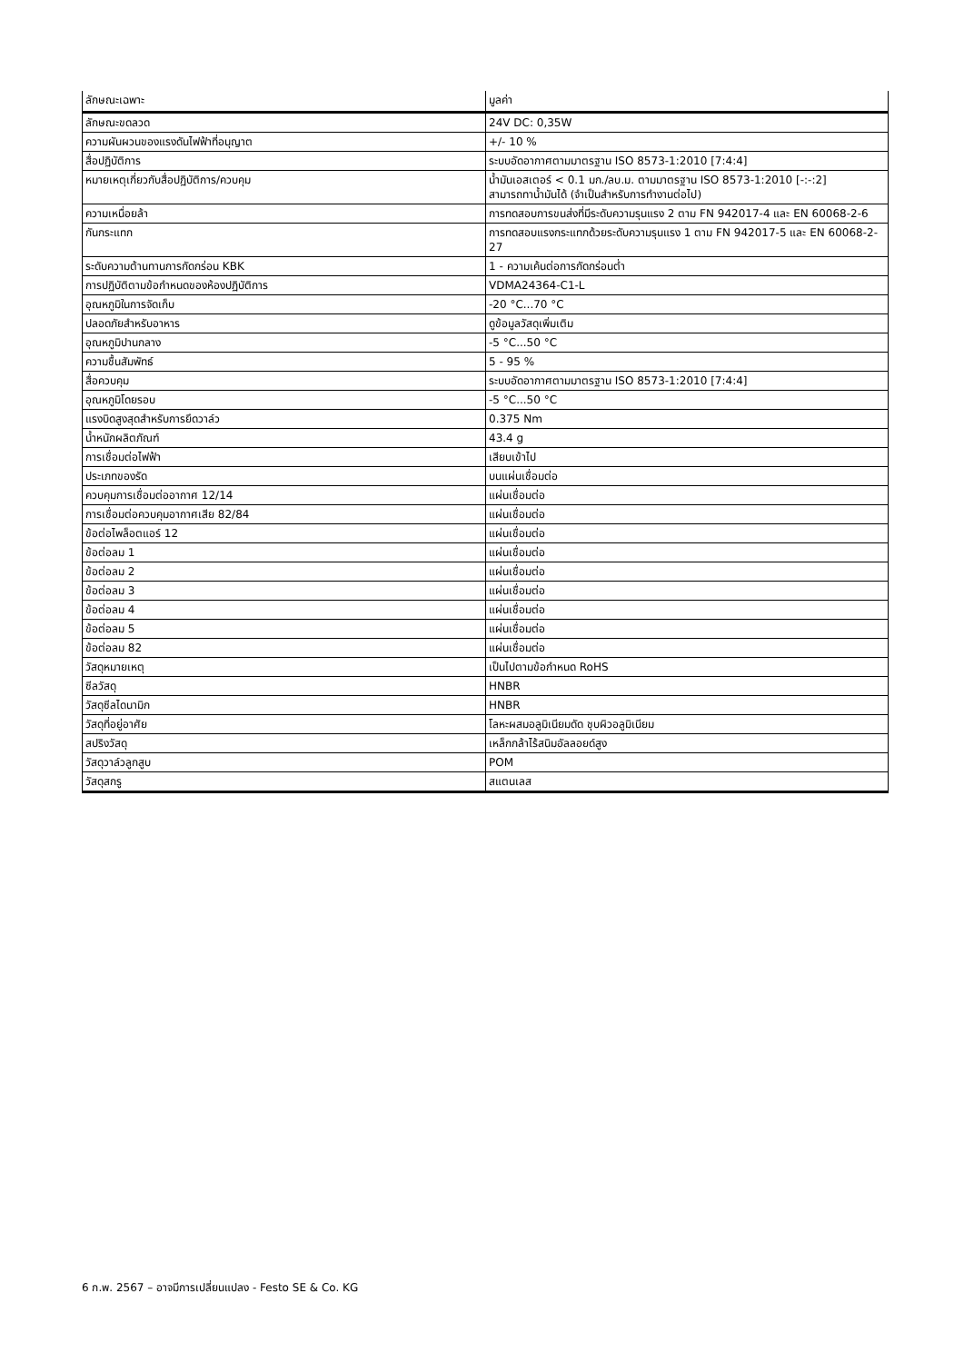| ลักษณะเฉพาะ | มูลค่า |
| --- | --- |
| ลักษณะขดลวด | 24V DC: 0,35W |
| ความผันผวนของแรงดันไฟฟ้าที่อนุญาต | +/- 10 % |
| สื่อปฏิบัติการ | ระบบอัดอากาศตามมาตรฐาน ISO 8573-1:2010 [7:4:4] |
| หมายเหตุเกี่ยวกับสื่อปฏิบัติการ/ควบคุม | น้ำมันเอสเตอร์ < 0.1 มก./ลบ.ม. ตามมาตรฐาน ISO 8573-1:2010 [-:-:2] สามารถทาน้ำมันได้ (จำเป็นสำหรับการทำงานต่อไป) |
| ความเหนื่อยล้า | การทดสอบการขนส่งที่มีระดับความรุนแรง 2 ตาม FN 942017-4 และ EN 60068-2-6 |
| กันกระแทก | การทดสอบแรงกระแทกด้วยระดับความรุนแรง 1 ตาม FN 942017-5 และ EN 60068-2-27 |
| ระดับความต้านทานการกัดกร่อน KBK | 1 - ความเค้นต่อการกัดกร่อนต่ำ |
| การปฏิบัติตามข้อกำหนดของห้องปฏิบัติการ | VDMA24364-C1-L |
| อุณหภูมิในการจัดเก็บ | -20 °C...70 °C |
| ปลอดภัยสำหรับอาหาร | ดูข้อมูลวัสดุเพิ่มเติม |
| อุณหภูมิปานกลาง | -5 °C...50 °C |
| ความชื้นสัมพัทธ์ | 5 - 95 % |
| สื่อควบคุม | ระบบอัดอากาศตามมาตรฐาน ISO 8573-1:2010 [7:4:4] |
| อุณหภูมิโดยรอบ | -5 °C...50 °C |
| แรงบิดสูงสุดสำหรับการยึดวาล์ว | 0.375 Nm |
| น้ำหนักผลิตภัณฑ์ | 43.4 g |
| การเชื่อมต่อไฟฟ้า | เสียบเข้าไป |
| ประเภทของรัด | บนแผ่นเชื่อมต่อ |
| ควบคุมการเชื่อมต่ออากาศ 12/14 | แผ่นเชื่อมต่อ |
| การเชื่อมต่อควบคุมอากาศเสีย 82/84 | แผ่นเชื่อมต่อ |
| ข้อต่อไพล็อตแอร์ 12 | แผ่นเชื่อมต่อ |
| ข้อต่อลม 1 | แผ่นเชื่อมต่อ |
| ข้อต่อลม 2 | แผ่นเชื่อมต่อ |
| ข้อต่อลม 3 | แผ่นเชื่อมต่อ |
| ข้อต่อลม 4 | แผ่นเชื่อมต่อ |
| ข้อต่อลม 5 | แผ่นเชื่อมต่อ |
| ข้อต่อลม 82 | แผ่นเชื่อมต่อ |
| วัสดุหมายเหตุ | เป็นไปตามข้อกำหนด RoHS |
| ซีลวัสดุ | HNBR |
| วัสดุซีลไดนามิก | HNBR |
| วัสดุที่อยู่อาศัย | โลหะผสมอลูมิเนียมดัด ชุบผิวอลูมิเนียม |
| สปริงวัสดุ | เหล็กกล้าไร้สนิมอัลลอยด์สูง |
| วัสดุวาล์วลูกสูบ | POM |
| วัสดุสกรู | สแตนเลส |
6 ก.พ. 2567 – อาจมีการเปลี่ยนแปลง - Festo SE & Co. KG